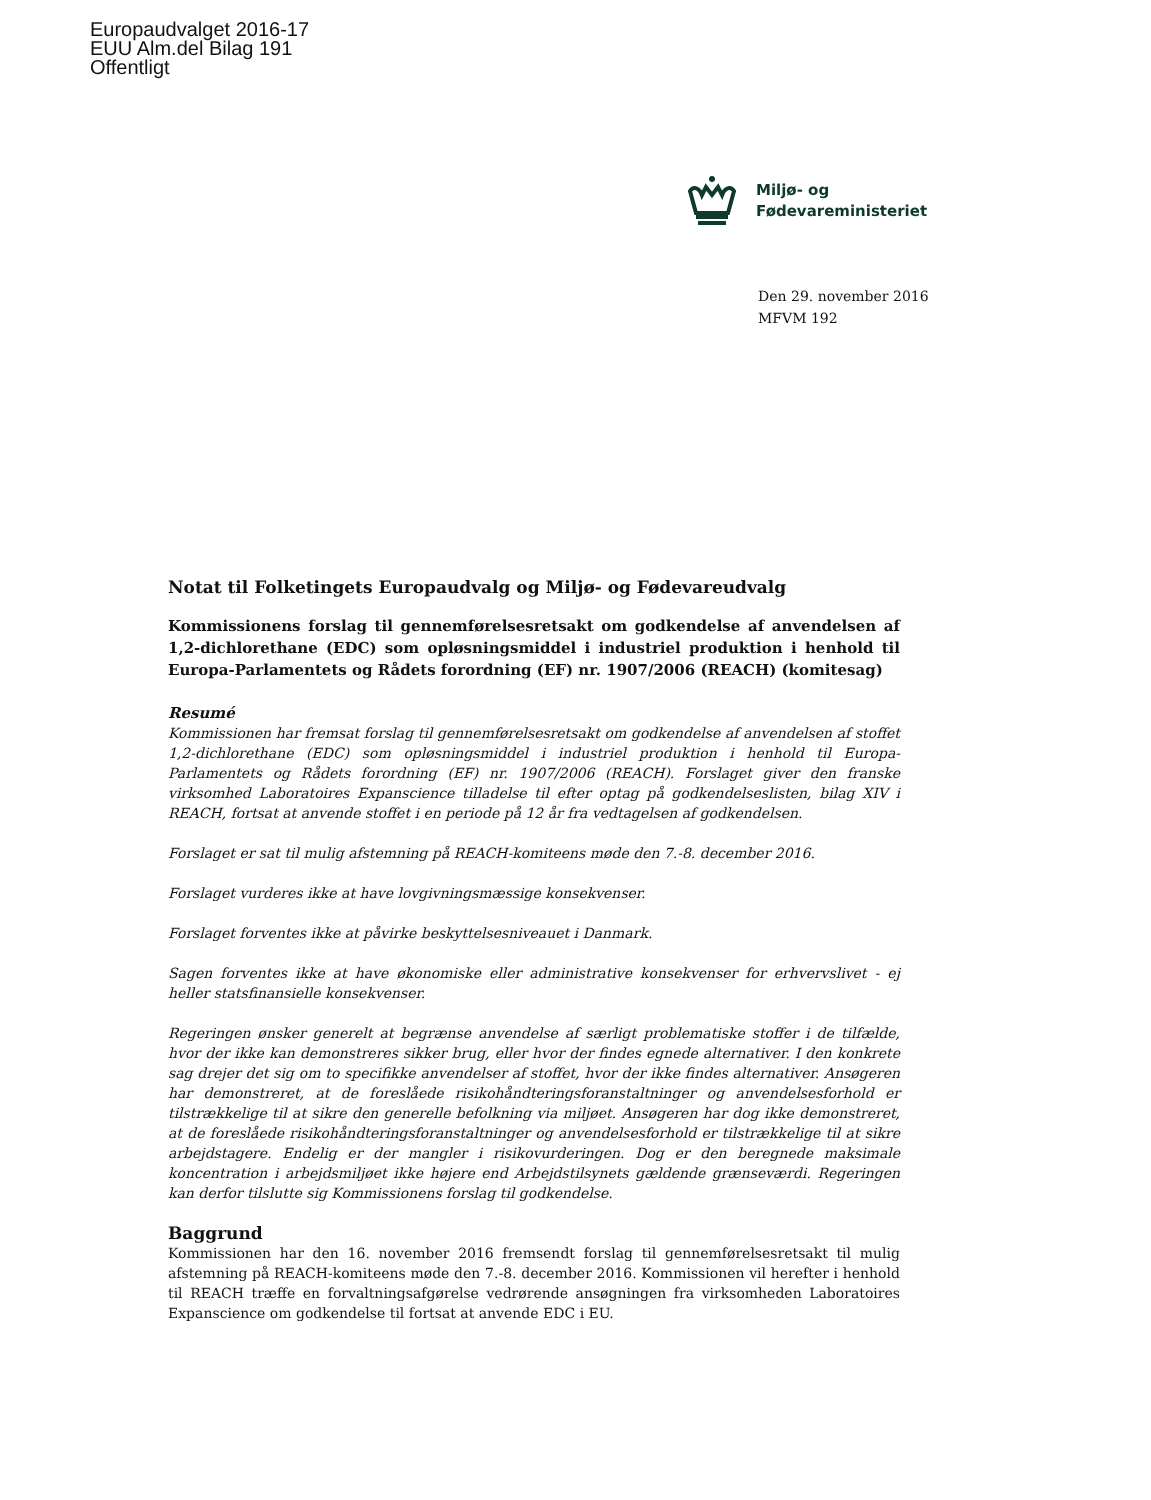Europaudvalget 2016-17
EUU Alm.del Bilag 191
Offentligt
Miljø- og
Fødevareministeriet
Den 29. november 2016
MFVM 192
Notat til Folketingets Europaudvalg og Miljø- og Fødevareudvalg
Kommissionens forslag til gennemførelsesretsakt om godkendelse af anvendelsen af 1,2-dichlorethane (EDC) som opløsningsmiddel i industriel produktion i henhold til Europa-Parlamentets og Rådets forordning (EF) nr. 1907/2006 (REACH) (komitesag)
Resumé
Kommissionen har fremsat forslag til gennemførelsesretsakt om godkendelse af anvendelsen af stoffet 1,2-dichlorethane (EDC) som opløsningsmiddel i industriel produktion i henhold til Europa-Parlamentets og Rådets forordning (EF) nr. 1907/2006 (REACH). Forslaget giver den franske virksomhed Laboratoires Expanscience tilladelse til efter optag på godkendelseslisten, bilag XIV i REACH, fortsat at anvende stoffet i en periode på 12 år fra vedtagelsen af godkendelsen.
Forslaget er sat til mulig afstemning på REACH-komiteens møde den 7.-8. december 2016.
Forslaget vurderes ikke at have lovgivningsmæssige konsekvenser.
Forslaget forventes ikke at påvirke beskyttelsesniveauet i Danmark.
Sagen forventes ikke at have økonomiske eller administrative konsekvenser for erhvervslivet - ej heller statsfinansielle konsekvenser.
Regeringen ønsker generelt at begrænse anvendelse af særligt problematiske stoffer i de tilfælde, hvor der ikke kan demonstreres sikker brug, eller hvor der findes egnede alternativer. I den konkrete sag drejer det sig om to specifikke anvendelser af stoffet, hvor der ikke findes alternativer. Ansøgeren har demonstreret, at de foreslåede risikohåndteringsforanstaltninger og anvendelsesforhold er tilstrækkelige til at sikre den generelle befolkning via miljøet. Ansøgeren har dog ikke demonstreret, at de foreslåede risikohåndteringsforanstaltninger og anvendelsesforhold er tilstrækkelige til at sikre arbejdstagere. Endelig er der mangler i risikovurderingen. Dog er den beregnede maksimale koncentration i arbejdsmiljøet ikke højere end Arbejdstilsynets gældende grænseværdi. Regeringen kan derfor tilslutte sig Kommissionens forslag til godkendelse.
Baggrund
Kommissionen har den 16. november 2016 fremsendt forslag til gennemførelsesretsakt til mulig afstemning på REACH-komiteens møde den 7.-8. december 2016. Kommissionen vil herefter i henhold til REACH træffe en forvaltningsafgørelse vedrørende ansøgningen fra virksomheden Laboratoires Expanscience om godkendelse til fortsat at anvende EDC i EU.